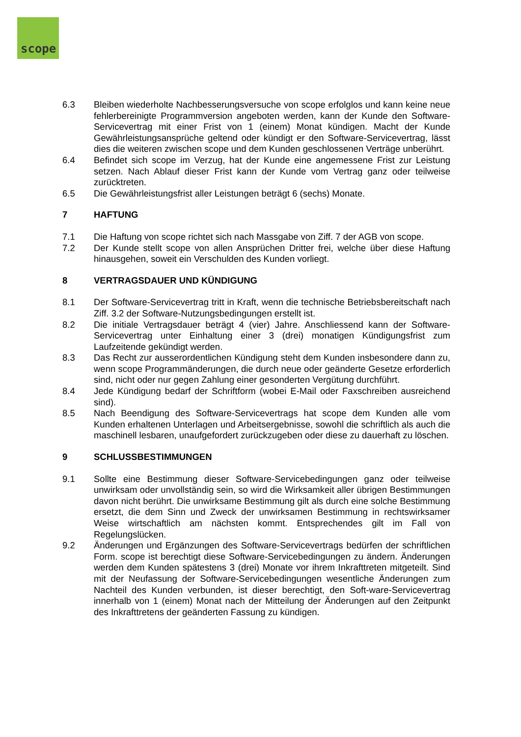scope
6.3 Bleiben wiederholte Nachbesserungsversuche von scope erfolglos und kann keine neue fehlerbereinigte Programmversion angeboten werden, kann der Kunde den Software-Servicevertrag mit einer Frist von 1 (einem) Monat kündigen. Macht der Kunde Gewährleistungsansprüche geltend oder kündigt er den Software-Servicevertrag, lässt dies die weiteren zwischen scope und dem Kunden geschlossenen Verträge unberührt.
6.4 Befindet sich scope im Verzug, hat der Kunde eine angemessene Frist zur Leistung setzen. Nach Ablauf dieser Frist kann der Kunde vom Vertrag ganz oder teilweise zurücktreten.
6.5 Die Gewährleistungsfrist aller Leistungen beträgt 6 (sechs) Monate.
7 HAFTUNG
7.1 Die Haftung von scope richtet sich nach Massgabe von Ziff. 7 der AGB von scope.
7.2 Der Kunde stellt scope von allen Ansprüchen Dritter frei, welche über diese Haftung hinausgehen, soweit ein Verschulden des Kunden vorliegt.
8 VERTRAGSDAUER UND KÜNDIGUNG
8.1 Der Software-Servicevertrag tritt in Kraft, wenn die technische Betriebsbereitschaft nach Ziff. 3.2 der Software-Nutzungsbedingungen erstellt ist.
8.2 Die initiale Vertragsdauer beträgt 4 (vier) Jahre. Anschliessend kann der Software-Servicevertrag unter Einhaltung einer 3 (drei) monatigen Kündigungsfrist zum Laufzeitende gekündigt werden.
8.3 Das Recht zur ausserordentlichen Kündigung steht dem Kunden insbesondere dann zu, wenn scope Programmänderungen, die durch neue oder geänderte Gesetze erforderlich sind, nicht oder nur gegen Zahlung einer gesonderten Vergütung durchführt.
8.4 Jede Kündigung bedarf der Schriftform (wobei E-Mail oder Faxschreiben ausreichend sind).
8.5 Nach Beendigung des Software-Servicevertrags hat scope dem Kunden alle vom Kunden erhaltenen Unterlagen und Arbeitsergebnisse, sowohl die schriftlich als auch die maschinell lesbaren, unaufgefordert zurückzugeben oder diese zu dauerhaft zu löschen.
9 SCHLUSSBESTIMMUNGEN
9.1 Sollte eine Bestimmung dieser Software-Servicebedingungen ganz oder teilweise unwirksam oder unvollständig sein, so wird die Wirksamkeit aller übrigen Bestimmungen davon nicht berührt. Die unwirksame Bestimmung gilt als durch eine solche Bestimmung ersetzt, die dem Sinn und Zweck der unwirksamen Bestimmung in rechtswirksamer Weise wirtschaftlich am nächsten kommt. Entsprechendes gilt im Fall von Regelungslücken.
9.2 Änderungen und Ergänzungen des Software-Servicevertrags bedürfen der schriftlichen Form. scope ist berechtigt diese Software-Servicebedingungen zu ändern. Änderungen werden dem Kunden spätestens 3 (drei) Monate vor ihrem Inkrafttreten mitgeteilt. Sind mit der Neufassung der Software-Servicebedingungen wesentliche Änderungen zum Nachteil des Kunden verbunden, ist dieser berechtigt, den Soft-ware-Servicevertrag innerhalb von 1 (einem) Monat nach der Mitteilung der Änderungen auf den Zeitpunkt des Inkrafttretens der geänderten Fassung zu kündigen.